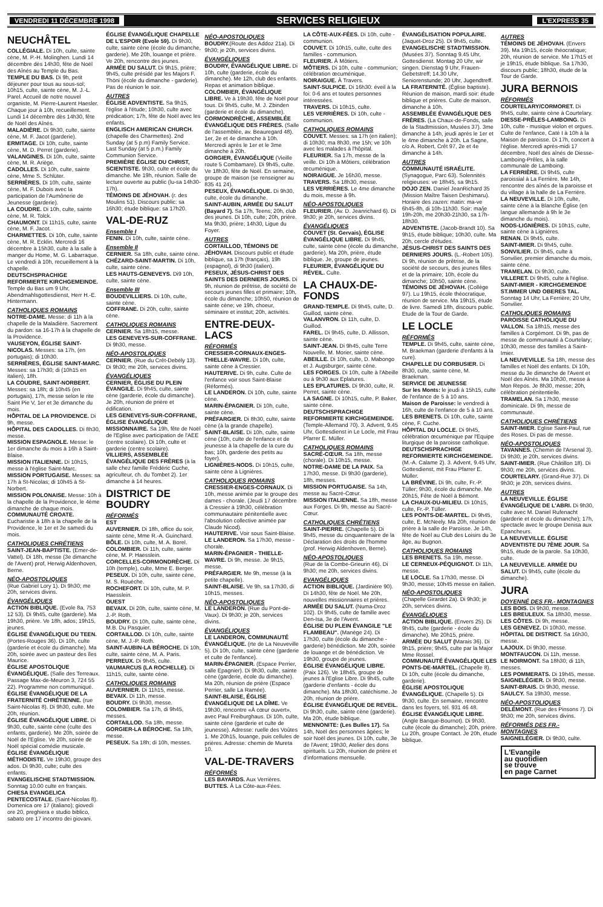VENDREDI 11 DÉCEMBRE 1998 SERVICES RELIGIEUX L'EXPRESS 35
NEUCHÂTEL
COLLÉGIALE. Di 10h, culte, sainte cène, M. P.-H. Molinghen. Lundi 14 décembre dès 14h30, fête de Noël des Aînés au Temple du Bas.
TEMPLE DU BAS. Di 9h, petit déjeuner pour tous au sous-sol; 10h15, culte, sainte cène, M. J.-L. Parel. Accueil de notre nouvel organiste, M. Pierre-Laurent Haesler. Chaque jour à 10h, recueillement. Lundi 14 décembre dès 14h30, fête de Noël des Aînés.
MALADIÈRE. Di 9h30, culte, sainte cène, M. F. Jacot (garderie).
ERMITAGE. Di 10h, culte, sainte cène, M. D. Perret (garderie).
VALANGINES. Di 10h, culte, sainte cène, M. R. Ariège.
CADOLLES. Di 10h, culte, sainte cène, Mme S. Schlüter.
SERRIÈRES. Di 10h, culte, sainte cène, M. F. Dubois avec la participation de l'Aumônerie de Jeunesse (garderie).
LA COUDRE. Di 10h, culte, sainte cène, M. R. Tolck.
CHAUMONT. Di 11h15, culte, sainte cène, M. F. Jacot.
CHARMETTES. Di 10h, culte, sainte cène, M. R. Ecklin. Mercredi 16 décembre à 15h30, culte à la salle à manger du Home, M. G. Labarraque. Le vendredi à 10h, recueillement à la chapelle.
DEUTSCHSPRACHIGE REFORMIERTE KIRCHGEMEINDE. Temple du Bas um 9 Uhr, Abendmahlsgottesdienst, Herr H.-E. Hintermann.
CATHOLIQUES ROMAINS
NOTRE-DAME. Messe: di 11h à la chapelle de la Maladière. Sacrement du pardon: sa 16-17h à la chapelle de la Providence.
VAUSEYON, ÉGLISE SAINT-NICOLAS. Messes: sa 17h, (en portugais); di 10h30.
SERRIÈRES, ÉGLISE SAINT-MARC. Messes: sa 17h30; di (10h15 en italien), 18h.
LA COUDRE, SAINT-NORBERT. Messes: sa 18h; di 10h45 (en portugais), 17h, messe selon le rite Saint Pie V, 1er et 3e dimanche du mois.
HÔPITAL DE LA PROVIDENCE. Di 9h, messe.
HÔPITAL DES CADOLLES. Di 8h30, messe.
MISSION ESPAGNOLE. Messe: le 1er dimanche du mois à 16h à Saint-Blaise.
MISSION ITALIENNE. Di 10h15, messe à l'église Saint-Marc.
MISSION PORTUGAISE. Messes: sa 17h à St-Nicolas; di 10h45 à St-Norbert.
MISSION POLONAISE. Messe: 10h à la chapelle de la Providence, le 4ème dimanche de chaque mois.
COMMUNAUTÉ CROATE. Eucharistie à 18h à la chapelle de la Providence, le 1er et 3e samedi du mois.
CATHOLIQUES CHRÉTIENS
SAINT-JEAN-BAPTISTE. (Emer-de-Vattel). Di 18h, messe (3e dimanche de l'Avent) prof, Herwig Aldenhoven, Berne.
NÉO-APOSTOLIQUES
(Rue Gabriel Lory 1). Di 9h30; me 20h, services divins.
ÉVANGÉLIQUES
ACTION BIBLIQUE. (Evole 8a, 753 12 53). Di 9h45, culte (garderie). Ma 19h30, prière. Ve 18h, ados; 19h15, jeunes.
ÉGLISE ÉVANGÉLIQUE DU TEEN. (Portes-Rouges 36). Di 10h, culte (garderie et école du dimanche). Ma 20h, soirée avec un pasteur des îles Maurice.
ÉGLISE APOSTOLIQUE ÉVANGÉLIQUE. (Salle des Terreaux. Passage Max-de-Meuron 3, 724 55 22). Programme non communiqué.
ÉGLISE ÉVANGÉLIQUE DE LA FRATERNITÉ CHRÉTIENNE. (rue Saint-Nicolas 8). Di 9h30, culte. Me 20h, réunion.
ÉGLISE ÉVANGÉLIQUE LIBRE. Di 9h30, culte, sainte cène (culte des enfants, garderie). Me 20h, soirée de Noël de l'Eglise. Ve 20h, soirée de Noël spécial comédie musicale.
ÉGLISE ÉVANGÉLIQUE MÉTHODISTE. Ve 19h30, groupe des ados. Di 9h30, culte; culte des enfants.
EVANGELISCHE STADTMISSION. Sonntag 10.00 culte en français.
CHIESA EVANGELICA PENTECOSTALE. (Saint-Nicolas 8). Domenica ore 17 (italiano); giovedì ore 20, preghiera e studio biblico, sabato ore 17 incontro dei giovani.
ÉGLISE ÉVANGÉLIQUE CHAPELLE DE L'ESPOIR (Evole 59). Di 9h30, culte, sainte cène (école du dimanche, garderie). Me 20h, louange et prière. Ve 20h, rencontre des jeunes.
ARMÉE DU SALUT. Di 9h15, prière; 9h45, culte présidé par les Majors F. Thöni (école du dimanche - garderie). Pas de réunion le soir.
AUTRES
ÉGLISE ADVENTISTE. Sa 9h15, l'église à l'étude; 10h30, culte avec prédication; 17h, fête de Noël avec les enfants.
ENGLISCH AMERICAN CHURCH. (chapelle des Charmettes). 2nd Sunday (at 5 p.m) Family Service. Last Sunday (at 5 p.m.) Family Communion Service.
PREMIÈRE ÉGLISE DU CHRIST, SCIENTISTE. 9h30, culte et école du dimanche. Me 19h, réunion. Salle de lecture ouverte au public (lu-sa 14h30-17h).
TÉMOINS DE JÉHOVAH. (r. des Moulins 51). Discours public: sa 16h30; étude biblique: sa 17h20.
VAL-DE-RUZ
Ensemble I
FENIN. Di 10h, culte, sainte cène.
Ensemble II
CERNIER. Sa 18h, culte, sainte cène.
CHÉZARD-SAINT-MARTIN. Di 10h, culte, sainte cène.
LES HAUTS-GENEVEYS. Di9 10h, culte, sainte cène.
Ensemble III
BOUDEVILLIERS. Di 10h, culte, sainte cène.
COFFRANE. Di 20h, culte, sainte cène.
CATHOLIQUES ROMAINS
CERNIER. Sa 18h15, messe.
LES GENEVEYS-SUR-COFFRANE. Di 9h30, messe.
NÉO-APOSTOLIQUES
CERNIER. (Rue du Crêt-Debély 13). Di 9h30; me 20h, services divins.
ÉVANGÉLIQUES
CERNIER, ÉGLISE DU PLEIN ÉVANGILE. Di 9h45, culte, sainte cène (garderie, école du dimanche). Je 20h, réunion de prière et édification.
LES GENEVEYS-SUR-COFFRANE, ÉGLISE ÉVANGÉLIQUE MISSIONNAIRE. Sa 19h, fête de Noël de l'Eglise avec participation de l'AEE (centre scolaire). Di 10h, culte et garderie (centre scolaire).
VILLIERS, ASSEMBLÉE ÉVANGÉLIQUE DES FRÈRES (à la salle chez famille Frédéric Cuche, agriculteur, ch. du Tombet 2). 1er dimanche à 14 heures.
DISTRICT DE BOUDRY
RÉFORMÉS
EST
AUVERNIER. Di 18h, office du soir, sainte cène, Mme R.-A. Guinchard.
BÔLE. Di 10h, culte, M. A. Borel.
COLOMBIER. Di 11h, culte, sainte cène, M. P. Haesslein.
CORCELLES-CORMONDRÈCHE. Di 10h (temple), culte, Mme E. Berger.
PESEUX. Di 10h, culte, sainte cène, M. S. Rouèche.
ROCHEFORT. Di 10h, culte, M. P. Haesslein.
OUEST
BEVAIX. Di 20h, culte, sainte cène, M. J.-P. Roth.
BOUDRY. Di 10h, culte, sainte cène, M.B. Du Pasquier.
CORTAILLOD. Di 10h, culte, sainte cène, M. J.-P. Roth.
SAINT-AUBIN-LA BÉROCHE. Di 10h, culte, sainte cène, M. A. Paris.
PERREUX. Di 9h45, culte.
VAUMARCUS (LA ROCHELLE). Di 11h15, culte, sainte cène.
CATHOLIQUES ROMAINS
AUVERNIER. Di 11h15, messe.
BEVAIX. Di 11h, messe.
BOUDRY. Di 9h30, messe.
COLOMBIER. Sa 17h, di 9h45, messes.
CORTAILLOD. Sa 18h, messe.
GORGIER-LA BÉROCHE. Sa 18h, messe.
PESEUX. Sa 18h; di 10h, messes.
NÉO-APOSTOLIQUES
BOUDRY.(Route des Addoz 21a). Di 9h30; je 20h, services divins.
ÉVANGÉLIQUES
BOUDRY, ÉVANGÉLIQUE LIBRE. Di 10h, culte (garderie, école du dimanche). Me 12h, club des enfants. Repas et animation biblique.
COLOMBIER, ÉVANGÉLIQUE LIBRE. Ve à 19h30, fête de Noël pour tous. Di 9h45, culte, M. J. Zbinden (garderie et école du dimanche).
CORMONDRÈCHE, ASSEMBLÉE ÉVANGÉLIQUE DES FRÈRES. (Salle de l'assemblée, av. Beauregard 48). 1er, 2e et 4e dimanche à 10h. Mercredi après le 1er et le 3me dimanche à 20h.
GORGIER, ÉVANGÉLIQUE (Vieille route 5 Combamare). Di 9h45, culte. Ve 18h30, fête de Noël. En semaine, groupe de maison (se renseigner au 835 41 24).
PESEUX, ÉVANGÉLIQUE. Di 9h30, culte, école du dimanche.
SAINT-AUBIN, ARMÉE DU SALUT (Bayard 7). Sa 17h, Teens; 20h, club des jeunes. Di 10h, culte; 20h, prière. Ma 9h30, prière; 14h30, Ligue du Foyer.
AUTRES
CORTAILLOD, TÉMOINS DE JÉHOVAH. Discours public et étude biblique, sa 17h (français), 19h (espagnol), di 9h30 (italien).
PESEUX, JÉSUS-CHRIST DES SAINTS DES DERNIERS JOURS. Di 9h, réunion de prêtrise, de société de secours jeunes filles et primaire; 10h, école du dimanche; 10h50, réunion de sainte cène; ve 19h, choeur, séminaire et institut; 20h, activités.
ENTRE-DEUX-LACS
RÉFORMÉS
CRESSIER-CORNAUX-ENGES-THIELLE-WAVRE. Di 10h, culte, sainte cène à Cressier.
HAUTERIVE. Di 9h, culte. Culte de l'enfance voir sous Saint-Blaise (Réformés).
LE LANDERON. Di 10h, culte, sainte cène.
MARIN-ÉPAGNIER. Di 10h, culte, sainte cène.
PRÉFARGIER. Di 8h30, culte, sainte cène (à la grande chapelle).
SAINT-BLAISE. Di 10h, culte, sainte cène (10h, culte de l'enfance et de jeunesse à la chapelle de la cure du bas; 10h, garderie des petits au foyer).
LIGNIÈRES-NODS. Di 10h15, culte, sainte cène à Lignières.
CATHOLIQUES ROMAINS
CRESSIER-ENGES-CORNAUX. Di 10h, messe animée par le groupe des dames - chorale. (Jeudi 17 décembre à Cressier à 19h30, célébration communautaire pénitentielle avec l'absolution collective animée par Claude Nicod).
HAUTERIVE. Voir sous Saint-Blaise.
LE LANDERON. Sa 17h30, messe - chorale.
MARIN-ÉPAGNIER - THIELLE-WAVRE. Di 9h, messe. Je 9h15, messe.
PRÉFARGIER. Me 9h, messe (à la petite chapelle).
SAINT-BLAISE. Ve 9h, sa 17h30, di 10h15, messes.
NÉO-APOSTOLIQUES
LE LANDERON. (Rue du Pont-de-Vaux). Di 9h30; je 20h, services divins.
ÉVANGÉLIQUES
LE LANDERON, COMMUNAUTÉ ÉVANGÉLIQUE. (rte de La Neuveville 5). Di 10h, culte, sainte cène (garderie et culte de l'enfance).
MARIN-ÉPAGNIER. (Espace Perrier, salle Epagnier). Di 9h30, culte, sainte cène (garderie, école du dimanche). Ma 20h, réunion de prière (Espace Perrier, salle La Ramée).
SAINT-BLAISE, ÉGLISE ÉVANGÉLIQUE DE LA DÎME. Ve 19h30, rencontre «À cœur ouvert», avec Paul Freiburghaus. Di 10h, culte, sainte cène (garderie et culte de jeunesse). Adresse: ruelle des Voûtes 1. Me 20h15, louange, puis cellules de prières. Adresse: chemin de Mureta 10.
VAL-DE-TRAVERS
RÉFORMÉS
LES BAYARDS. Aux Verrières.
BUTTES. À La Côte-aux-Fées.
LA CÔTE-AUX-FÉES. Di 10h, culte - communion.
COUVET. Di 10h15, culte, culte des familles - communion.
FLEURIER. À Môtiers.
MÔTIERS. Di 10h, culte - communion; célébration œcuménique.
NOIRAIGUE. À Travers.
SAINT-SULPICE. Di 16h30: éveil à la foi: 0-6 ans et toutes personnes intéressées.
TRAVERS. Di 10h15, culte.
LES VERRIÈRES. Di 10h, culte - communion.
CATHOLIQUES ROMAINS
COUVET. Messes: sa 17h (en italien); di 10h30; ma 8h30, me 15h; ve 10h avec les malades à l'hôpital.
FLEURIER. Sa 17h, messe de la veille. Di 10h à Môtiers, célébration œcuménique.
NOIRAIGUE. Je 16h30, messe.
TRAVERS. Sa 18h30, messe.
LES VERRIÈRES. Le 4me dimanche du mois, messe à 9h.
NÉO-APOSTOLIQUES
FLEURIER. (Av. D. Jeanrichard 6). Di 9h30; je 20h, services divins.
ÉVANGÉLIQUES
COUVET (St. Gervais), ÉGLISE ÉVANGÉLIQUE LIBRE. Di 9h45, culte, sainte cène (école du dimanche, garderie). Ma 20h, prière, étude biblique. Je, groupe de jeunes.
FLEURIER, ÉVANGÉLIQUE DU RÉVEIL. Culte.
LA CHAUX-DE-FONDS
GRAND-TEMPLE. Di 9h45, culte, D. Guillod, sainte cène.
VALANVRON. Di 11h, culte, D. Guillod.
FAREL. Di 9h45, culte, D. Allisson, sainte cène.
SAINT-JEAN. Di 9h45, culte Terre Nouvelle, M. Morier, sainte cène.
ABEILLE. Di 10h, culte, D. Mabongo et J. Augsburger, sainte cène.
LES FORGES. Di 10h, culte à l'Abeille ou à 9h30 aux Eplatures.
LES EPLATURES. Di 9h30, culte, R. Perret, sainte cène.
LA SAGNE. Di 10h15, culte, P. Baker, sainte cène.
DEUTSCHSPRACHIGE REFORMIERTE KIRCHGEMEINDE. (Temple-Allemand 70). 3. Advent, 9.45 Uhr, Gottesdienst in Le Locle, mit Frau Pfarrer E. Müller.
CATHOLIQUES ROMAINS
SACRÉ-CŒUR. Sa 18h, messe (chorale). Di 10h15, messe.
NOTRE-DAME DE LA PAIX. Sa 17h30, messe. Di 9h30 (garderie), 18h, messes.
MISSION PORTUGAISE. Sa 14h, messe au Sacré-Cœur.
MISSION ITALIENNE. Sa 18h, messe aux Forges. Di 9h, messe au Sacré-Cœur.
CATHOLIQUES CHRÉTIENS
SAINT-PIERRE. (Chapelle 5). Di 9h45, messe du cinquantenaire de la Déclaration des droits de l'homme (prof. Herwig Aldenhoven, Berne).
NÉO-APOSTOLIQUES
(Rue de la Combe-Grieurin 46). Di 9h30; me 20h, services divins.
EVANGÉLIQUES
ACTION BIBLIQUE. (Jardinière 90). Di 14h30, fête de Noël. Me 20h, nouvelles missionnaires et prières.
ARMÉE DU SALUT. (Numa-Droz 102). Di 9h45, culte de famille avec Den-Isa, 3e de l'Avent.
ÉGLISE DU PLEIN ÉVANGILE "LE FLAMBEAU". (Manège 24). Di 17h30, culte (école du dimanche - garderie) bénédiction. Me 20h, soirée de louange et de bénédiction. Ve 19h30, groupe de jeunes.
ÉGLISE ÉVANGÉLIQUE LIBRE. (Paix 126). Ve 18h45, groupe de jeunes à l'Eglise Libre. Di 9h45, culte (garderie d'enfants - école du dimanche). Ma 18h30, catéchisme. Je 20h, réunion de prière.
ÉGLISE ÉVANGÉLIQUE DE REVEIL. Di 9h30, culte, sainte cène (garderie). Ma 20h, étude biblique.
MENNONITE: (Les Bulles 17). Sa 14h, Noël des personnes âgées; le soir Noël des jeunes. Di 10h, culte, 3e de l'Avent; 19h30, Atelier des dons spirituels. Lu 20h, réunion de prière et d'informations mensuelle.
ÉVANGÉLISATION POPULAIRE. (Jaquet-Droz 25). Di 9h45, culte.
EVANGELISCHE STADTMISSION. (Musées 37). Sonntag 9.45 Uhr, Gottesdienst. Montag 20 Uhr, wir singen. Dienstag 9 Uhr, Frauen-Gebetstreff; 14.30 Uhr, Seniorenstunde; 20 Uhr, Jugendtreff.
LA FRATERNITÉ. (Église baptiste). Réunion de maison, mardi soir: étude biblique et prières. Culte de maison, dimanche à 10h.
ASSEMBLÉE ÉVANGÉLIQUE DES FRÈRES. (La Chaux-de-Fonds, salle de la Stadtmission, Musées 37). 3me dimanche à 14h, jeudi après le 1er et le 4me dimanche à 20h. La Sagne, c/o A. Robert, Crêt 97, 2e et 4e dimanche à 14h.
AUTRES
COMMUNAUTÉ ISRAÉLITE. (Synagogue, Parc 63). Solennités religieuses: ve 18h45, sa 9h15.
DOJO ZEN. Daniel JeanRichard 35 (Mission Maître Taisen Deshimaru). Horaire des zazen: matin: ma-ve 6h45-8h, di 10h-11h30. Soir: ma/je 19h-20h, me 20h30-21h30, sa 17h-18h30.
ADVENTISTE. (Jacob-Brandt 10). Sa 9h15, étude biblique; 10h30, culte. Ma 20h, cercle d'études.
JÉSUS-CHRIST DES SAINTS DES DERNIERS JOURS. (L.-Robert 105). Di 9h, réunion de prêtrise, de la société de secours, des jeunes filles et de la primaire; 10h, école du dimanche; 10h50, sainte cène.
TÉMOINS DE JÉHOVAH. (Collège 97). Lu 19h15, école théocratique, réunion de service. Ma 19h15, étude de livre. Samedi 18h, discours public. Etude de la Tour de Garde.
LE LOCLE
RÉFORMÉS
TEMPLE. Di 9h45, culte, sainte cène, M. Braekman (garderie d'enfants à la cure).
CHAPELLE DU CORBUSIER. Di 8h30, culte, sainte cène, M. Braekman.
SERVICE DE JEUNESSE
Sur les Monts: le jeudi à 15h15, culte de l'enfance de 5 à 10 ans.
Maison de Paroisse: le vendredi à 16h, culte de l'enfance de 5 à 10 ans.
LES BRENETS. Di 10h, culte, sainte cène, F. Cuche.
HÔPITAL DU LOCLE. Di 9h45, célébration œcuménique par l'Equipe liturgique de la paroisse catholique.
DEUTSCHSPRACHIGE REFORMIERTE KIRCHGEMEINDE. (M.-A. Calame 2). 3. Advent, 9.45 Uhr, Gottesdienst, mit Frau Pfarrer E. Müller.
LA BRÉVINE. Di 9h, culte, Fr.-P. Tüller; 9h30, école du dimanche. Me 20h15, Fête de Noël à Bémont.
LA CHAUX-DU-MILIEU. Di 10h15, culte, Fr.-P. Tüller.
LES PONTS-DE-MARTEL. Di 9h45, culte, E. McNeely. Ma 20h, réunion de prière à la salle de Paroisse. Je 14h, fête de Noël au Club des Loisirs du 3e âge, au Bugnon.
CATHOLIQUES ROMAINS
LES BRENETS. Sa 19h, messe.
LE CERNEUX-PÉQUIGNOT. Di 11h, messe.
LE LOCLE. Sa 17h30, messe. Di 9h30, messe; 10h45 messe en italien.
NÉO-APOSTOLIQUES
(Chapelle Girardet 2a). Di 9h30; je 20h, services divins.
ÉVANGÉLIQUES
ACTION BIBLIQUE. (Envers 25). Di 9h45, culte (garderie - école du dimanche). Me 20h15, prière.
ARMÉE DU SALUT (Marais 36). Di 9h15, prière; 9h45, culte par la Major Mme Rossel.
COMMUNAUTÉ ÉVANGÉLIQUE LES PONTS-DE-MARTEL. (Chapelle 8). Di 10h, culte (école du dimanche, garderie).
ÉGLISE APOSTOLIQUE ÉVANGÉLIQUE. (Chapelle 5). Di 9h30, culte. En semaine, rencontre dans les foyers, tél. 931 46 48.
ÉGLISE ÉVANGÉLIQUE LIBRE. (Angle Banque-Bournot). Di 9h30, culte (école du dimanche); 20h, prière. Lu 20h, groupe Contact. Je 20h, étude biblique.
AUTRES
TÉMOINS DE JÉHOVAH. (Envers 39). Ma 19h15, école théocratique; 20h, réunion de service. Me 17h15 et je 19h15, étude biblique. Sa 17h30, discours public; 18h30, étude de la Tour de Garde.
JURA BERNOIS
RÉFORMÉS
COURTELARY/CORMORET. Di 9h45, culte, sainte cène à Courtelary.
DIESSE-PRÊLES-LAMBOING. Di 10h, culte - musique violon et orgues. Culte de l'enfance, Caté I à 10h à la Maison de paroisse. Di 17h, concert à l'église. Mercredi après-midi 17 décembre, Noël des aînés de Diesse-Lamboing-Prêles, à la salle communale de Lamboing.
LA FERRIÈRE. Di 9h45, culte paroissial à La Ferrière. Me 14h, rencontre des aînés de la paroisse et du village à la halle de La Ferrière.
LA NEUVEVILLE. Di 10h, culte, sainte cène à la Blanche Église (en langue allemande à 9h le 3e dimanche du mois).
NODS-LIGNIÈRES. Di 10h15, culte, sainte cène à Lignières.
RENAN. Di 9h45, culte.
SAINT-IMIER. Di 9h45, culte.
SONVILIER. Di 9h45, culte à Sonvilier, premier dimanche du mois, sainte cène.
TRAMELAN. Di 9h30, culte.
VILLERET. Di 9h45, culte à l'église.
SAINT-IMIER - KIRCHGEMEINDE ST.IMMER UND OBERES TAL. Sonntag 14 Uhr, La Ferrière; 20 Uhr, Sonvilier.
CATHOLIQUES ROMAINS
PAROISSE CATHOLIQUE DU VALLON. Sa 18h15, messe des familles à Corgémont. Di 9h, pas de messe de communauté à Courtelary; 10h30, messe des familles à Saint-Imier.
LA NEUVEVILLE. Sa 18h, messe des familles et Noël des enfants. Di 10h, messe du 3e dimanche de l'Avent et Noël des Aînés. Ma 10h30, messe à Mon Repos. Je 8h30, messe; 20h, célébration pénitentielle.
TRAMELAN. Sa 17h30, messe dominicale. Di 9h, messe de communauté.
CATHOLIQUES CHRÉTIENS
SAINT-IMIER. Eglise Saint-Paul, rue des Roses. Di pas de messe.
NÉO-APOSTOLIQUES
TAVANNES. (Chemin de l'Arsenal 3). Di 9h30; je 20h, services divins.
SAINT-IMIER. (Rue Châtillon 18). Di 9h30; me 20h, services divins.
COURTELARY. (Grand-Rue 37). Di 9h30; je 20h, services divins.
AUTRES
LA NEUVEVILLE. ÉGLISE ÉVANGÉLIQUE DE L'ABRI. Di 9h30, culte avec M. Daniel Rufenacht (garderie et école du dimanche); 17h, spectacle avec le groupe Denisa aux Epancheurs.
LA NEUVEVILLE. ÉGLISE ADVENTISTE DU 7ÈME JOUR. Sa 9h15, étude de la parole. Sa 10h30, culte.
LA NEUVEVILLE. ARMÉE DU SALUT. Di 9h45, culte (école du dimanche).
JURA
DOYENNÉ DES FR.- MONTAGNES
LES BOIS. Di 9h30, messe.
LES BREULEUX. Sa 18h30, messe.
LES CÔTES. Di 9h, messe.
LES GENEVEZ. Di 10h30, messe.
HÔPITAL DE DISTRICT. Sa 16h30, messe.
LAJOUX. Di 9h30, messe.
MONTFAUCON. Di 11h, messe.
LE NOIRMONT. Sa 18h30; di 11h, messes.
LES POMMERATS. Di 19h45, messe.
SAIGNELÉGIER. Di 9h30, messe.
SAINT-BRAIS. Di 9h30, messe.
SAULCY. Sa 19h30, messe.
NÉO-APOSTOLIQUES
DELÉMONT. (Rue des Pinsons 7). Di 9h30; me 20h, services divins.
RÉFORMÉS DES FR.- MONTAGNES
SAIGNELÉGIER. Di 9h30, culte.
L'Evangile
au quotidien
se trouve
en page Carnet